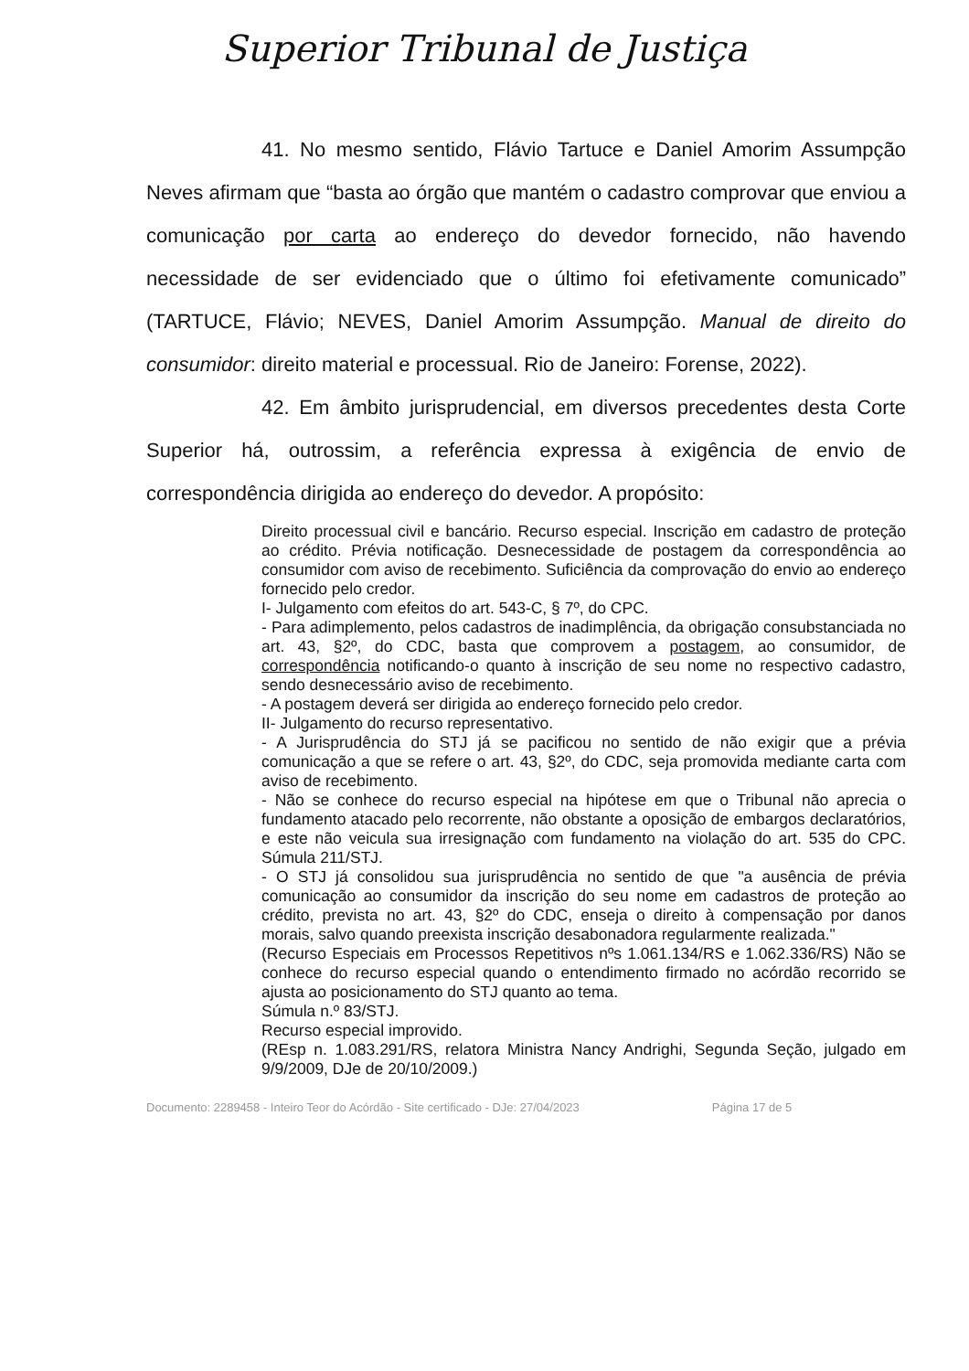Superior Tribunal de Justiça
41. No mesmo sentido, Flávio Tartuce e Daniel Amorim Assumpção Neves afirmam que “basta ao órgão que mantém o cadastro comprovar que enviou a comunicação por carta ao endereço do devedor fornecido, não havendo necessidade de ser evidenciado que o último foi efetivamente comunicado” (TARTUCE, Flávio; NEVES, Daniel Amorim Assumpção. Manual de direito do consumidor: direito material e processual. Rio de Janeiro: Forense, 2022).
42. Em âmbito jurisprudencial, em diversos precedentes desta Corte Superior há, outrossim, a referência expressa à exigência de envio de correspondência dirigida ao endereço do devedor. A propósito:
Direito processual civil e bancário. Recurso especial. Inscrição em cadastro de proteção ao crédito. Prévia notificação. Desnecessidade de postagem da correspondência ao consumidor com aviso de recebimento. Suficiência da comprovação do envio ao endereço fornecido pelo credor.
I- Julgamento com efeitos do art. 543-C, § 7º, do CPC.
- Para adimplemento, pelos cadastros de inadimplência, da obrigação consubstanciada no art. 43, §2º, do CDC, basta que comprovem a postagem, ao consumidor, de correspondência notificando-o quanto à inscrição de seu nome no respectivo cadastro, sendo desnecessário aviso de recebimento.
- A postagem deverá ser dirigida ao endereço fornecido pelo credor.
II- Julgamento do recurso representativo.
- A Jurisprudência do STJ já se pacificou no sentido de não exigir que a prévia comunicação a que se refere o art. 43, §2º, do CDC, seja promovida mediante carta com aviso de recebimento.
- Não se conhece do recurso especial na hipótese em que o Tribunal não aprecia o fundamento atacado pelo recorrente, não obstante a oposição de embargos declaratórios, e este não veicula sua irresignação com fundamento na violação do art. 535 do CPC. Súmula 211/STJ.
- O STJ já consolidou sua jurisprudência no sentido de que "a ausência de prévia comunicação ao consumidor da inscrição do seu nome em cadastros de proteção ao crédito, prevista no art. 43, §2º do CDC, enseja o direito à compensação por danos morais, salvo quando preexista inscrição desabonadora regularmente realizada."
(Recurso Especiais em Processos Repetitivos nºs 1.061.134/RS e 1.062.336/RS) Não se conhece do recurso especial quando o entendimento firmado no acórdão recorrido se ajusta ao posicionamento do STJ quanto ao tema.
Súmula n.º 83/STJ.
Recurso especial improvido.
(REsp n. 1.083.291/RS, relatora Ministra Nancy Andrighi, Segunda Seção, julgado em 9/9/2009, DJe de 20/10/2009.)
Documento: 2289458 - Inteiro Teor do Acórdão - Site certificado - DJe: 27/04/2023 Página 17 de 5